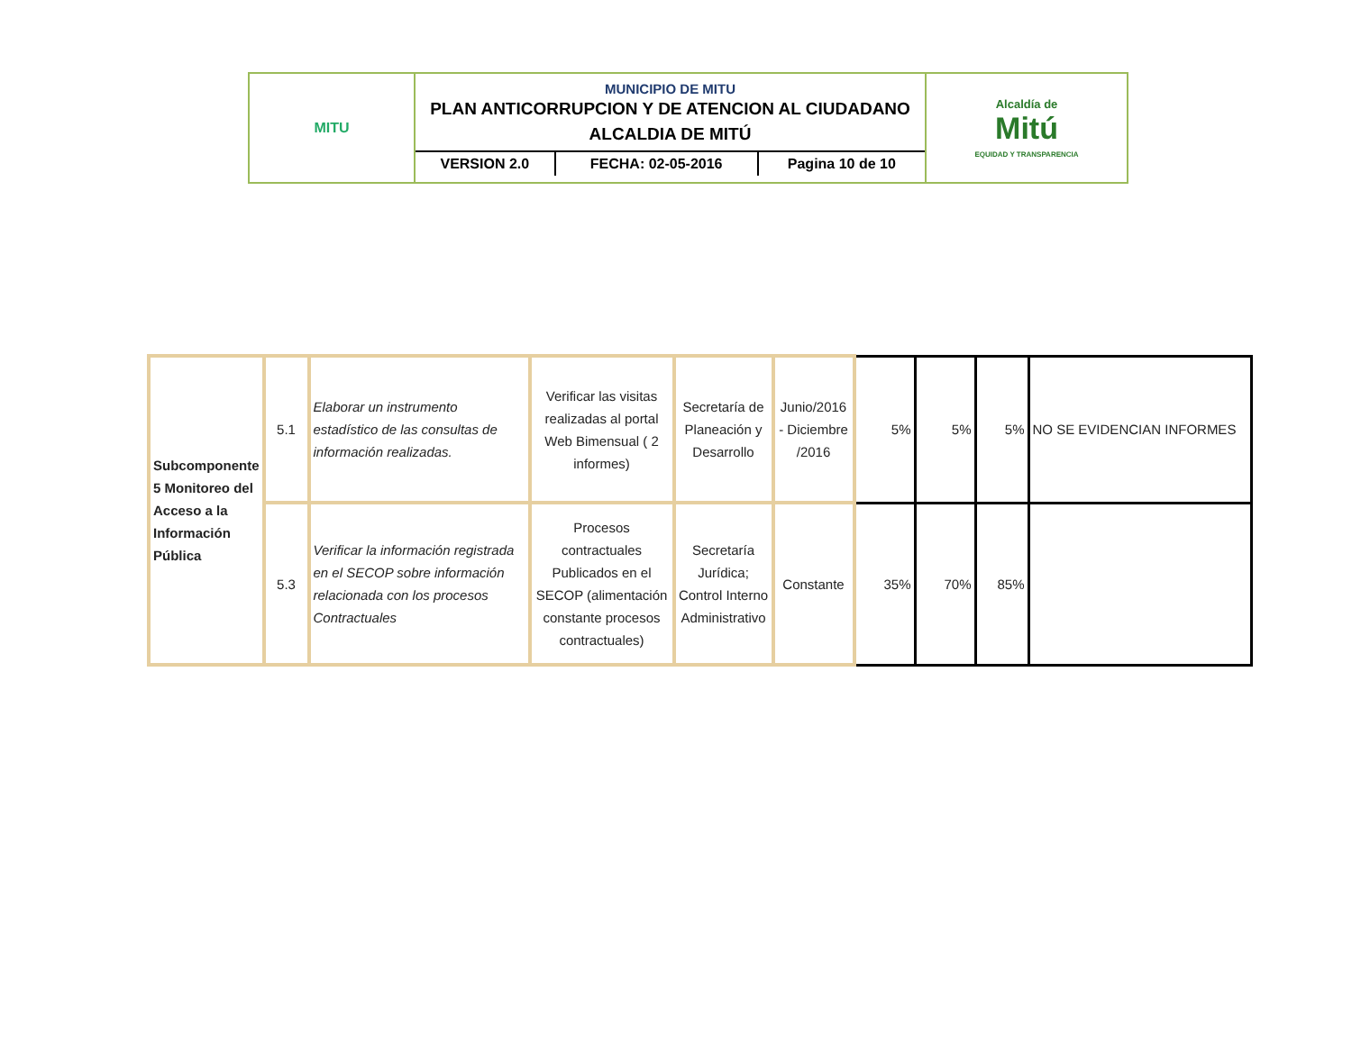| MITU | MUNICIPIO DE MITU PLAN ANTICORRUPCION Y DE ATENCION AL CIUDADANO ALCALDIA DE MITÚ / VERSION 2.0 / FECHA: 02-05-2016 / Pagina 10 de 10 / | Alcaldía de Mitú EQUIDAD Y TRANSPARENCIA |
| Subcomponente 5 Monitoreo del Acceso a la Información Pública | 5.1 | Elaborar un instrumento estadístico de las consultas de información realizadas. | Verificar las visitas realizadas al portal Web Bimensual ( 2 informes) | Secretaría de Planeación y Desarrollo | Junio/2016 - Diciembre /2016 | 5% | 5% | 5% | NO SE EVIDENCIAN INFORMES |
| | 5.3 | Verificar la información registrada en el SECOP sobre información relacionada con los procesos Contractuales | Procesos contractuales Publicados en el SECOP (alimentación constante procesos contractuales) | Secretaría Jurídica; Control Interno Administrativo | Constante | 35% | 70% | 85% | |